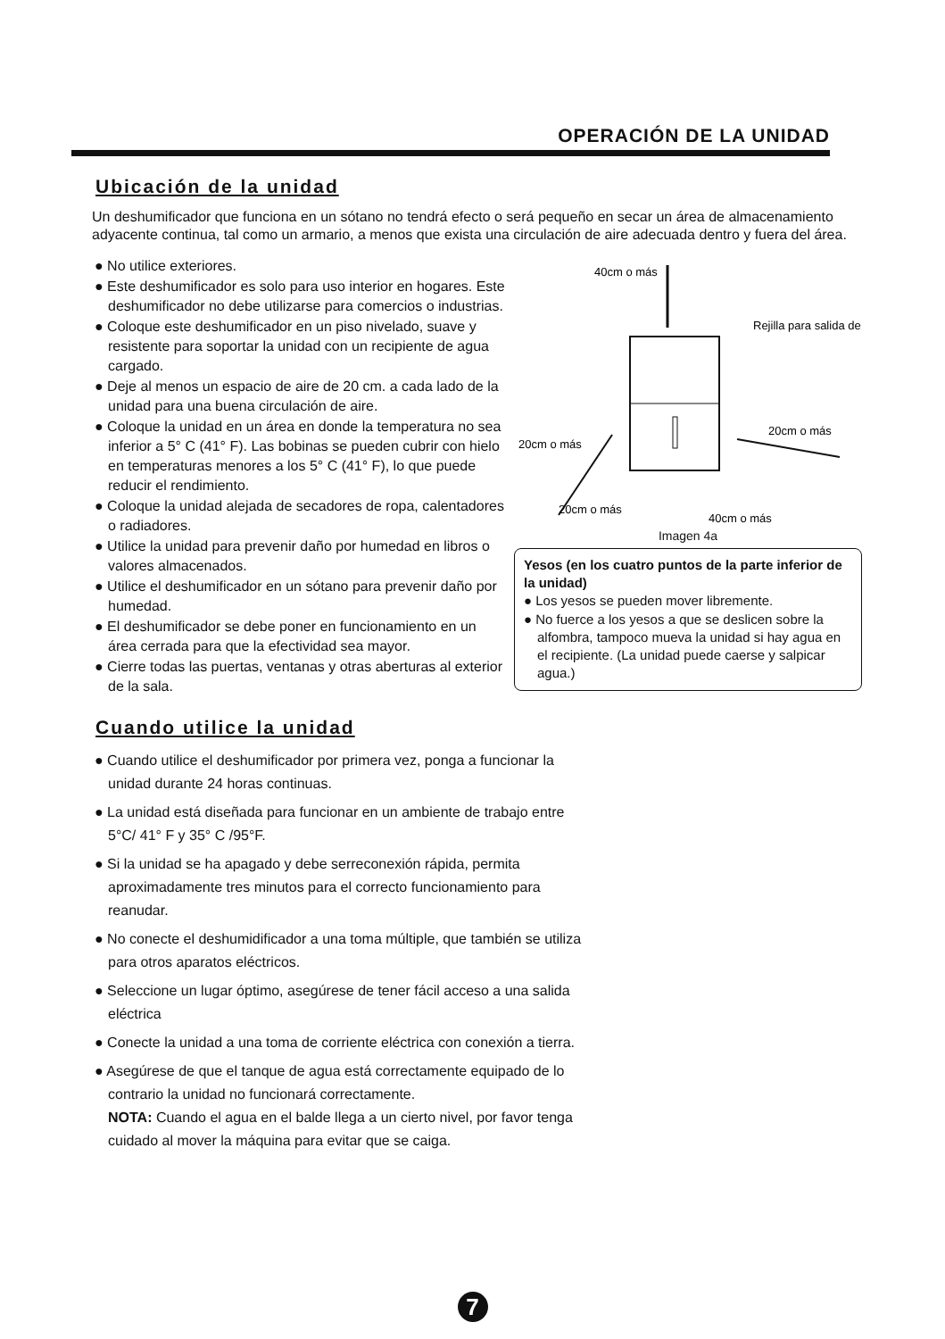OPERACIÓN DE LA UNIDAD
Ubicación de la unidad
Un deshumificador que funciona en un sótano no tendrá efecto o será pequeño en secar un área de almacenamiento adyacente continua, tal como un armario, a menos que exista una circulación de aire adecuada dentro y fuera del área.
● No utilice exteriores.
● Este deshumificador es solo para uso interior en hogares. Este deshumificador no debe utilizarse para comercios o industrias.
● Coloque este deshumificador en un piso nivelado, suave y resistente para soportar la unidad con un recipiente de agua cargado.
● Deje al menos un espacio de aire de 20 cm. a cada lado de la unidad para una buena circulación de aire.
● Coloque la unidad en un área en donde la temperatura no sea inferior a 5° C (41° F). Las bobinas se pueden cubrir con hielo en temperaturas menores a los 5° C (41° F), lo que puede reducir el rendimiento.
● Coloque la unidad alejada de secadores de ropa, calentadores o radiadores.
● Utilice la unidad para prevenir daño por humedad en libros o valores almacenados.
● Utilice el deshumificador en un sótano para prevenir daño por humedad.
● El deshumificador se debe poner en funcionamiento en un área cerrada para que la efectividad sea mayor.
● Cierre todas las puertas, ventanas y otras aberturas al exterior de la sala.
40cm o más
Rejilla para salida de
20cm o más
20cm o más
20cm o más
40cm o más
Imagen 4a
Yesos (en los cuatro puntos de la parte inferior de la unidad)
● Los yesos se pueden mover libremente.
● No fuerce a los yesos a que se deslicen sobre la alfombra, tampoco mueva la unidad si hay agua en el recipiente. (La unidad puede caerse y salpicar agua.)
Cuando utilice la unidad
● Cuando utilice el deshumificador por primera vez, ponga a funcionar la unidad durante 24 horas continuas.
● La unidad está diseñada para funcionar en un ambiente de trabajo entre 5°C/ 41° F y 35° C /95°F.
● Si la unidad se ha apagado y debe serreconexión rápida, permita aproximadamente tres minutos para el correcto funcionamiento para reanudar.
● No conecte el deshumidificador a una toma múltiple, que también se utiliza para otros aparatos eléctricos.
● Seleccione un lugar óptimo, asegúrese de tener fácil acceso a una salida eléctrica
● Conecte la unidad a una toma de corriente eléctrica con conexión a tierra.
● Asegúrese de que el tanque de agua está correctamente equipado de lo contrario la unidad no funcionará correctamente.
NOTA: Cuando el agua en el balde llega a un cierto nivel, por favor tenga cuidado al mover la máquina para evitar que se caiga.
7